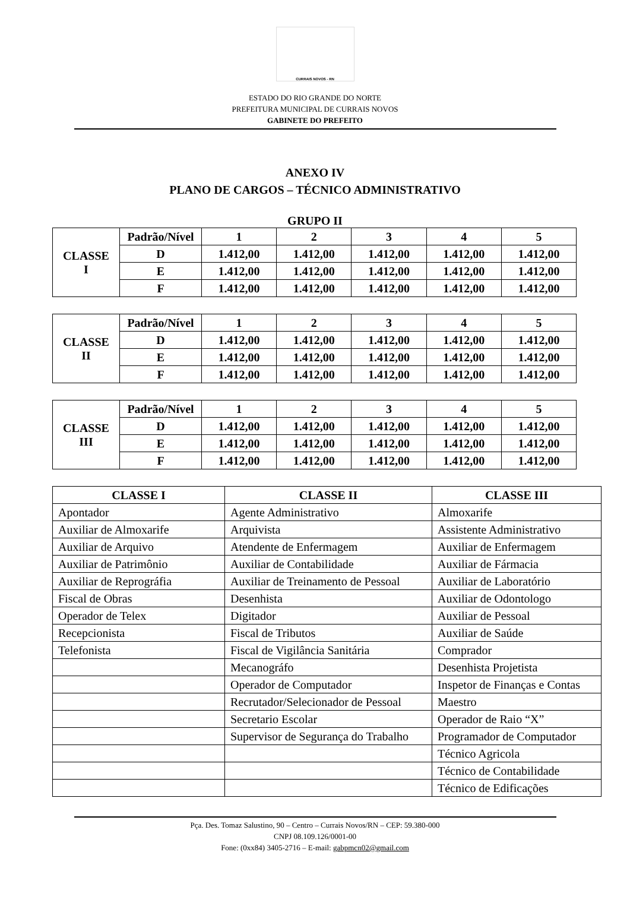CURRAIS NOVOS - RN
ESTADO DO RIO GRANDE DO NORTE
PREFEITURA MUNICIPAL DE CURRAIS NOVOS
GABINETE DO PREFEITO
ANEXO IV
PLANO DE CARGOS – TÉCNICO ADMINISTRATIVO
GRUPO II
| CLASSE I | Padrão/Nível | 1 | 2 | 3 | 4 | 5 |
| | D | 1.412,00 | 1.412,00 | 1.412,00 | 1.412,00 | 1.412,00 |
| | E | 1.412,00 | 1.412,00 | 1.412,00 | 1.412,00 | 1.412,00 |
| | F | 1.412,00 | 1.412,00 | 1.412,00 | 1.412,00 | 1.412,00 |
| CLASSE II | Padrão/Nível | 1 | 2 | 3 | 4 | 5 |
| | D | 1.412,00 | 1.412,00 | 1.412,00 | 1.412,00 | 1.412,00 |
| | E | 1.412,00 | 1.412,00 | 1.412,00 | 1.412,00 | 1.412,00 |
| | F | 1.412,00 | 1.412,00 | 1.412,00 | 1.412,00 | 1.412,00 |
| CLASSE III | Padrão/Nível | 1 | 2 | 3 | 4 | 5 |
| | D | 1.412,00 | 1.412,00 | 1.412,00 | 1.412,00 | 1.412,00 |
| | E | 1.412,00 | 1.412,00 | 1.412,00 | 1.412,00 | 1.412,00 |
| | F | 1.412,00 | 1.412,00 | 1.412,00 | 1.412,00 | 1.412,00 |
| CLASSE I | CLASSE II | CLASSE III |
| --- | --- | --- |
| Apontador | Agente Administrativo | Almoxarife |
| Auxiliar de Almoxarife | Arquivista | Assistente Administrativo |
| Auxiliar de Arquivo | Atendente de Enfermagem | Auxiliar de Enfermagem |
| Auxiliar de Patrimônio | Auxiliar de Contabilidade | Auxiliar de Fármacia |
| Auxiliar de Reprográfia | Auxiliar de Treinamento de Pessoal | Auxiliar de Laboratório |
| Fiscal de Obras | Desenhista | Auxiliar de Odontologo |
| Operador de Telex | Digitador | Auxiliar de Pessoal |
| Recepcionista | Fiscal de Tributos | Auxiliar de Saúde |
| Telefonista | Fiscal de Vigilância Sanitária | Comprador |
| | Mecanográfo | Desenhista Projetista |
| | Operador de Computador | Inspetor de Finanças e Contas |
| | Recrutador/Selecionador de Pessoal | Maestro |
| | Secretario Escolar | Operador de Raio “X” |
| | Supervisor de Segurança do Trabalho | Programador de Computador |
| | | Técnico Agricola |
| | | Técnico de Contabilidade |
| | | Técnico de Edificações |
Pça. Des. Tomaz Salustino, 90 – Centro – Currais Novos/RN – CEP: 59.380-000
CNPJ 08.109.126/0001-00
Fone: (0xx84) 3405-2716 – E-mail: gabpmcn02@gmail.com